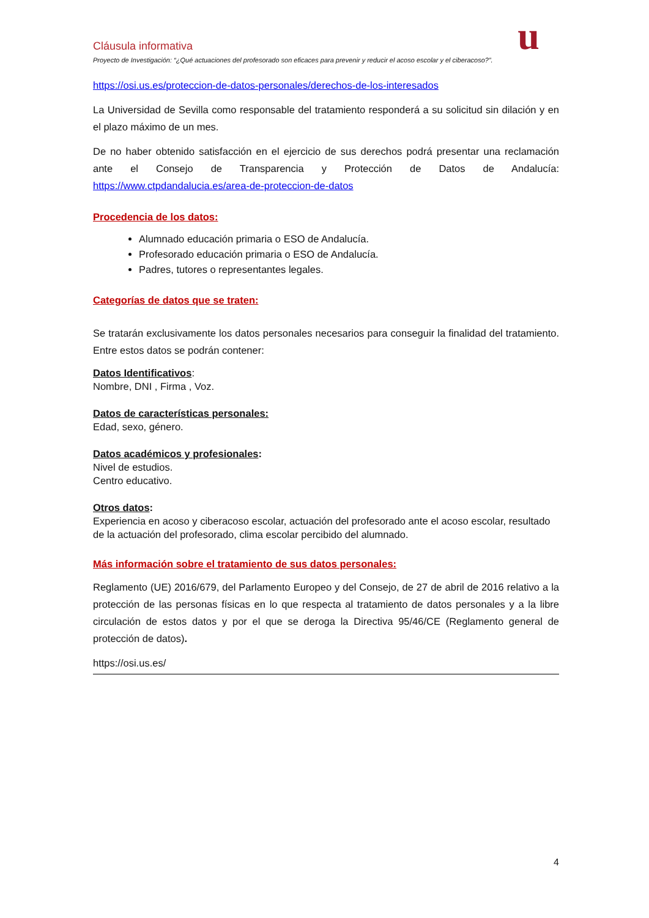Cláusula informativa
Proyecto de Investigación: “¿Qué actuaciones del profesorado son eficaces para prevenir y reducir el acoso escolar y el ciberacoso?”.
u
https://osi.us.es/proteccion-de-datos-personales/derechos-de-los-interesados
La Universidad de Sevilla como responsable del tratamiento responderá a su solicitud sin dilación y en el plazo máximo de un mes.
De no haber obtenido satisfacción en el ejercicio de sus derechos podrá presentar una reclamación ante el Consejo de Transparencia y Protección de Datos de Andalucía: https://www.ctpdandalucia.es/area-de-proteccion-de-datos
Procedencia de los datos:
Alumnado educación primaria o ESO de Andalucía.
Profesorado educación primaria o ESO de Andalucía.
Padres, tutores o representantes legales.
Categorías de datos que se traten:
Se tratarán exclusivamente los datos personales necesarios para conseguir la finalidad del tratamiento. Entre estos datos se podrán contener:
Datos Identificativos:
Nombre, DNI , Firma , Voz.
Datos de características personales:
Edad, sexo, género.
Datos académicos y profesionales:
Nivel de estudios.
Centro educativo.
Otros datos:
Experiencia en acoso y ciberacoso escolar, actuación del profesorado ante el acoso escolar, resultado de la actuación del profesorado, clima escolar percibido del alumnado.
Más información sobre el tratamiento de sus datos personales:
Reglamento (UE) 2016/679, del Parlamento Europeo y del Consejo, de 27 de abril de 2016 relativo a la protección de las personas físicas en lo que respecta al tratamiento de datos personales y a la libre circulación de estos datos y por el que se deroga la Directiva 95/46/CE (Reglamento general de protección de datos).
https://osi.us.es/
4